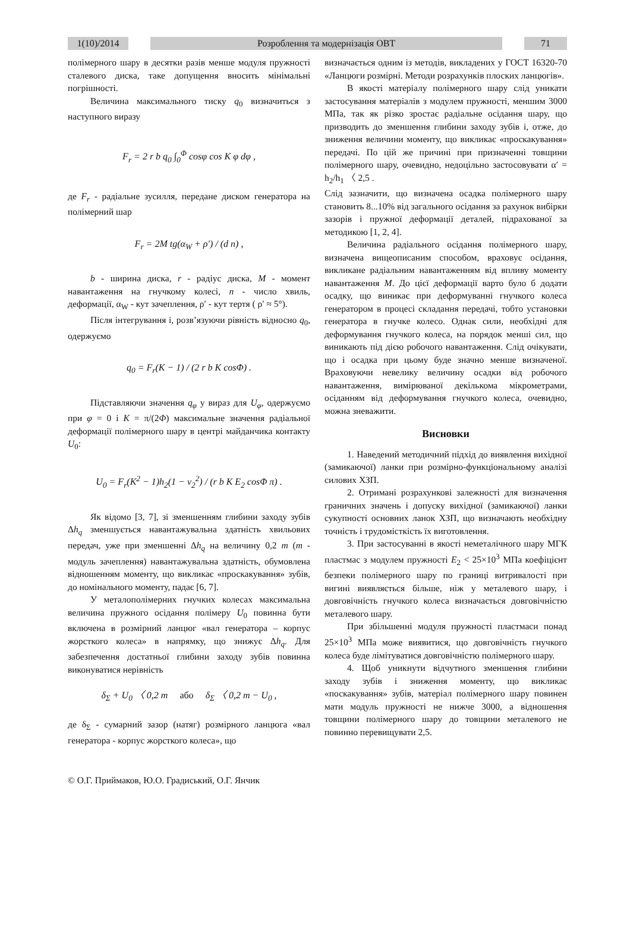1(10)/2014
Розроблення та модернізація ОВТ 71
полімерного шару в десятки разів менше модуля пружності сталевого диска, таке допущення вносить мінімальні погрішності.
Величина максимального тиску q<sub>0</sub> визначиться з наступного виразу
F<sub>r</sub> = 2 r b q<sub>0</sub> ∫<sub>0</sub><sup>Φ</sup> cosφ cos K φ dφ ,
де F<sub>r</sub> - радіальне зусилля, передане диском генератора на полімерний шар
F<sub>r</sub> = 2M tg(α<sub>W</sub> + ρ′) / (d n) ,
b - ширина диска, r - радіус диска, M - момент навантаження на гнучкому колесі, n - число хвиль, деформації, α<sub>W</sub> - кут зачеплення, ρ′ - кут тертя ( ρ′ ≈ 5°).
Після інтегрування і, розв’язуючи рівність відносно q<sub>0</sub>, одержуємо
q<sub>0</sub> = F<sub>r</sub>(K − 1) / (2 r b K cosΦ) .
Підставляючи значення q<sub>φ</sub> у вираз для U<sub>φ</sub>, одержуємо при φ = 0 і K = π/(2Φ) максимальне значення радіальної деформації полімерного шару в центрі майданчика контакту U<sub>0</sub>:
U<sub>0</sub> = F<sub>r</sub>(K<sup>2</sup> − 1)h<sub>2</sub>(1 − ν<sub>2</sub><sup>2</sup>) / (r b K E<sub>2</sub> cosΦ π) .
Як відомо [3, 7], зі зменшенням глибини заходу зубів Δh<sub>q</sub> зменшується навантажувальна здатність хвильових передач, уже при зменшенні Δh<sub>q</sub> на величину 0,2 m (m - модуль зачеплення) навантажувальна здатність, обумовлена відношенням моменту, що викликає «проскакування» зубів, до номінального моменту, падає [6, 7].
У металополімерних гнучких колесах максимальна величина пружного осідання полімеру U<sub>0</sub> повинна бути включена в розмірний ланцюг «вал генератора – корпус жорсткого колеса» в напрямку, що знижує Δh<sub>q</sub>. Для забезпечення достатньої глибини заходу зубів повинна виконуватися нерівність
δ<sub>Σ</sub> + U<sub>0</sub> 〈 0,2 m або δ<sub>Σ</sub> 〈 0,2 m − U<sub>0</sub> ,
де δ<sub>Σ</sub> - сумарний зазор (натяг) розмірного ланцюга «вал генератора - корпус жорсткого колеса», що
визначається одним із методів, викладених у ГОСТ 16320-70 «Ланцюги розмірні. Методи розрахунків плоских ланцюгів».
В якості матеріалу полімерного шару слід уникати застосування матеріалів з модулем пружності, меншим 3000 МПа, так як різко зростає радіальне осідання шару, що призводить до зменшення глибини заходу зубів і, отже, до зниження величини моменту, що викликає «проскакування» передачі. По цій же причині при призначенні товщини полімерного шару, очевидно, недоцільно застосовувати α′ = h<sub>2</sub>/h<sub>1</sub> 〈 2,5 .
Слід зазначити, що визначена осадка полімерного шару становить 8...10% від загального осідання за рахунок вибірки зазорів і пружної деформації деталей, підрахованої за методикою [1, 2, 4].
Величина радіального осідання полімерного шару, визначена вищеописаним способом, враховує осідання, викликане радіальним навантаженням від впливу моменту навантаження M. До цієї деформації варто було б додати осадку, що виникає при деформуванні гнучкого колеса генератором в процесі складання передачі, тобто установки генератора в гнучке колесо. Однак сили, необхідні для деформування гнучкого колеса, на порядок менші сил, що виникають під дією робочого навантаження. Слід очікувати, що і осадка при цьому буде значно менше визначеної. Враховуючи невелику величину осадки від робочого навантаження, вимірюваної декількома мікрометрами, осіданням від деформування гнучкого колеса, очевидно, можна зневажити.
Висновки
1. Наведений методичний підхід до виявлення вихідної (замикаючої) ланки при розмірно-функціональному аналізі силових ХЗП.
2. Отримані розрахункові залежності для визначення граничних значень і допуску вихідної (замикаючої) ланки сукупності основних ланок ХЗП, що визначають необхідну точність і трудомісткість їх виготовлення.
3. При застосуванні в якості неметалічного шару МГК пластмас з модулем пружності E<sub>2</sub> < 25×10<sup>3</sup> МПа коефіцієнт безпеки полімерного шару по границі витривалості при вигині виявляється більше, ніж у металевого шару, і довговічність гнучкого колеса визначається довговічністю металевого шару.
При збільшенні модуля пружності пластмаси понад 25×10<sup>3</sup> МПа може виявитися, що довговічність гнучкого колеса буде лімітуватися довговічністю полімерного шару.
4. Щоб уникнути відчутного зменшення глибини заходу зубів і зниження моменту, що викликає «поскакування» зубів, матеріал полімерного шару повинен мати модуль пружності не нижче 3000, а відношення товщини полімерного шару до товщини металевого не повинно перевищувати 2,5.
© О.Г. Приймаков, Ю.О. Градиський, О.Г. Янчик